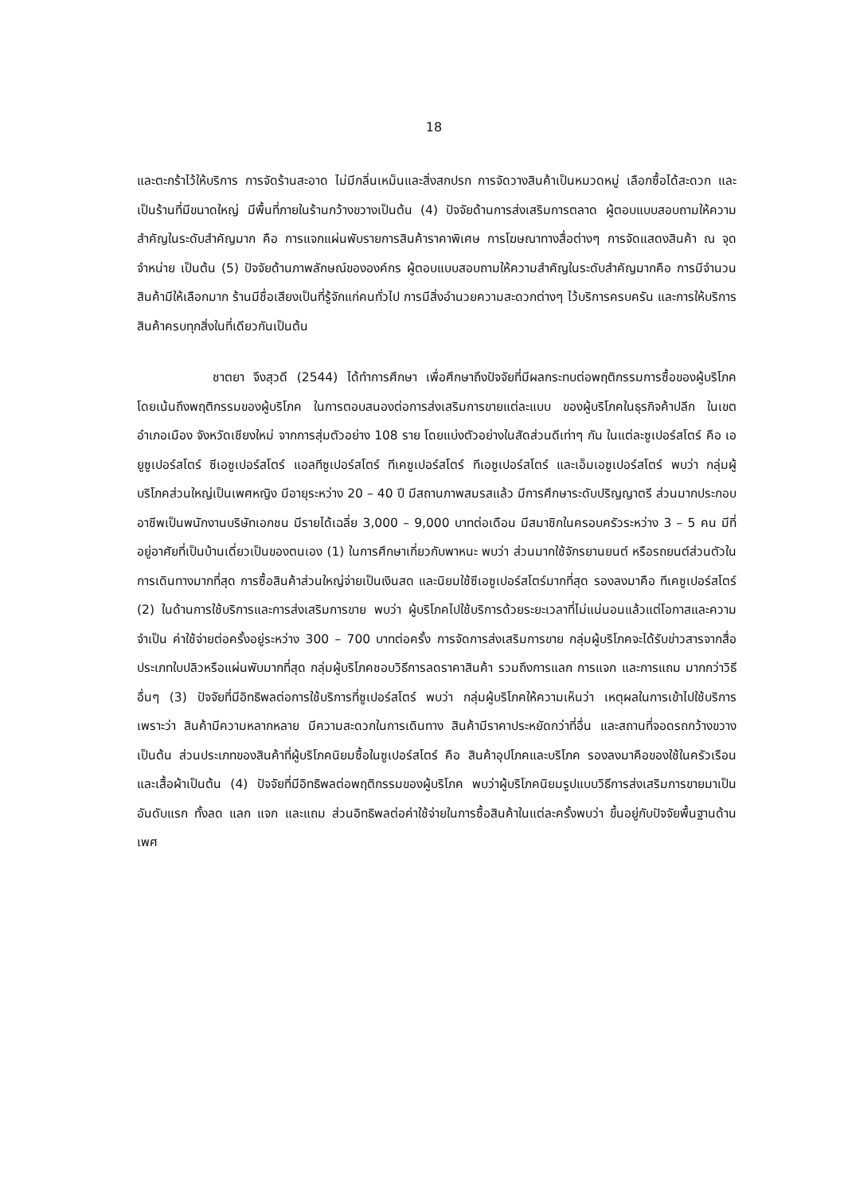18
และตะกร้าไว้ให้บริการ การจัดร้านสะอาด ไม่มีกลิ่นเหม็นและสิ่งสกปรก การจัดวางสินค้าเป็นหมวดหมู่ เลือกซื้อได้สะดวก และเป็นร้านที่มีขนาดใหญ่ มีพื้นที่ภายในร้านกว้างขวางเป็นต้น (4) ปัจจัยด้านการส่งเสริมการตลาด ผู้ตอบแบบสอบถามให้ความสำคัญในระดับสำคัญมาก คือ การแจกแผ่นพับรายการสินค้าราคาพิเศษ การโฆษณาทางสื่อต่างๆ การจัดแสดงสินค้า ณ จุดจำหน่าย เป็นต้น (5) ปัจจัยด้านภาพลักษณ์ขององค์กร ผู้ตอบแบบสอบถามให้ความสำคัญในระดับสำคัญมากคือ การมีจำนวนสินค้ามีให้เลือกมาก ร้านมีชื่อเสียงเป็นที่รู้จักแก่คนทั่วไป การมีสิ่งอำนวยความสะดวกต่างๆ ไว้บริการครบครัน และการให้บริการสินค้าครบทุกสิ่งในที่เดียวกันเป็นต้น
ชาตยา จึงสุวดี (2544) ได้ทำการศึกษา เพื่อศึกษาถึงปัจจัยที่มีผลกระทบต่อพฤติกรรมการซื้อของผู้บริโภค โดยเน้นถึงพฤติกรรมของผู้บริโภค ในการตอบสนองต่อการส่งเสริมการขายแต่ละแบบ ของผู้บริโภคในธุรกิจค้าปลีก ในเขตอำเภอเมือง จังหวัดเชียงใหม่ จากการสุ่มตัวอย่าง 108 ราย โดยแบ่งตัวอย่างในสัดส่วนดีเท่าๆ กัน ในแต่ละซูเปอร์สโตร์ คือ เอยูซูเปอร์สโตร์ ซีเอซูเปอร์สโตร์ แอลทีซูเปอร์สโตร์ ทีเคซูเปอร์สโตร์ ทีเอซูเปอร์สโตร์ และเอ็มเอซูเปอร์สโตร์ พบว่า กลุ่มผู้บริโภคส่วนใหญ่เป็นเพศหญิง มีอายุระหว่าง 20 – 40 ปี มีสถานภาพสมรสแล้ว มีการศึกษาระดับปริญญาตรี ส่วนมากประกอบอาชีพเป็นพนักงานบริษัทเอกชน มีรายได้เฉลี่ย 3,000 – 9,000 บาทต่อเดือน มีสมาชิกในครอบครัวระหว่าง 3 – 5 คน มีที่อยู่อาศัยที่เป็นบ้านเดี่ยวเป็นของตนเอง (1) ในการศึกษาเกี่ยวกับพาหนะ พบว่า ส่วนมากใช้จักรยานยนต์ หรือรถยนต์ส่วนตัวในการเดินทางมากที่สุด การซื้อสินค้าส่วนใหญ่จ่ายเป็นเงินสด และนิยมใช้ซีเอซูเปอร์สโตร์มากที่สุด รองลงมาคือ ทีเคซูเปอร์สโตร์ (2) ในด้านการใช้บริการและการส่งเสริมการขาย พบว่า ผู้บริโภคไปใช้บริการด้วยระยะเวลาที่ไม่แน่นอนแล้วแต่โอกาสและความจำเป็น ค่าใช้จ่ายต่อครั้งอยู่ระหว่าง 300 – 700 บาทต่อครั้ง การจัดการส่งเสริมการขาย กลุ่มผู้บริโภคจะได้รับข่าวสารจากสื่อประเภทใบปลิวหรือแผ่นพับมากที่สุด กลุ่มผู้บริโภคชอบวิธีการลดราคาสินค้า รวมถึงการแลก การแจก และการแถม มากกว่าวิธีอื่นๆ (3) ปัจจัยที่มีอิทธิพลต่อการใช้บริการที่ซูเปอร์สโตร์ พบว่า กลุ่มผู้บริโภคให้ความเห็นว่า เหตุผลในการเข้าไปใช้บริการ เพราะว่า สินค้ามีความหลากหลาย มีความสะดวกในการเดินทาง สินค้ามีราคาประหยัดกว่าที่อื่น และสถานที่จอดรถกว้างขวาง เป็นต้น ส่วนประเภทของสินค้าที่ผู้บริโภคนิยมซื้อในซูเปอร์สโตร์ คือ สินค้าอุปโภคและบริโภค รองลงมาคือของใช้ในครัวเรือน และเสื้อผ้าเป็นต้น (4) ปัจจัยที่มีอิทธิพลต่อพฤติกรรมของผู้บริโภค พบว่าผู้บริโภคนิยมรูปแบบวิธีการส่งเสริมการขายมาเป็นอันดับแรก ทั้งลด แลก แจก และแถม ส่วนอิทธิพลต่อค่าใช้จ่ายในการซื้อสินค้าในแต่ละครั้งพบว่า ขึ้นอยู่กับปัจจัยพื้นฐานด้าน เพศ